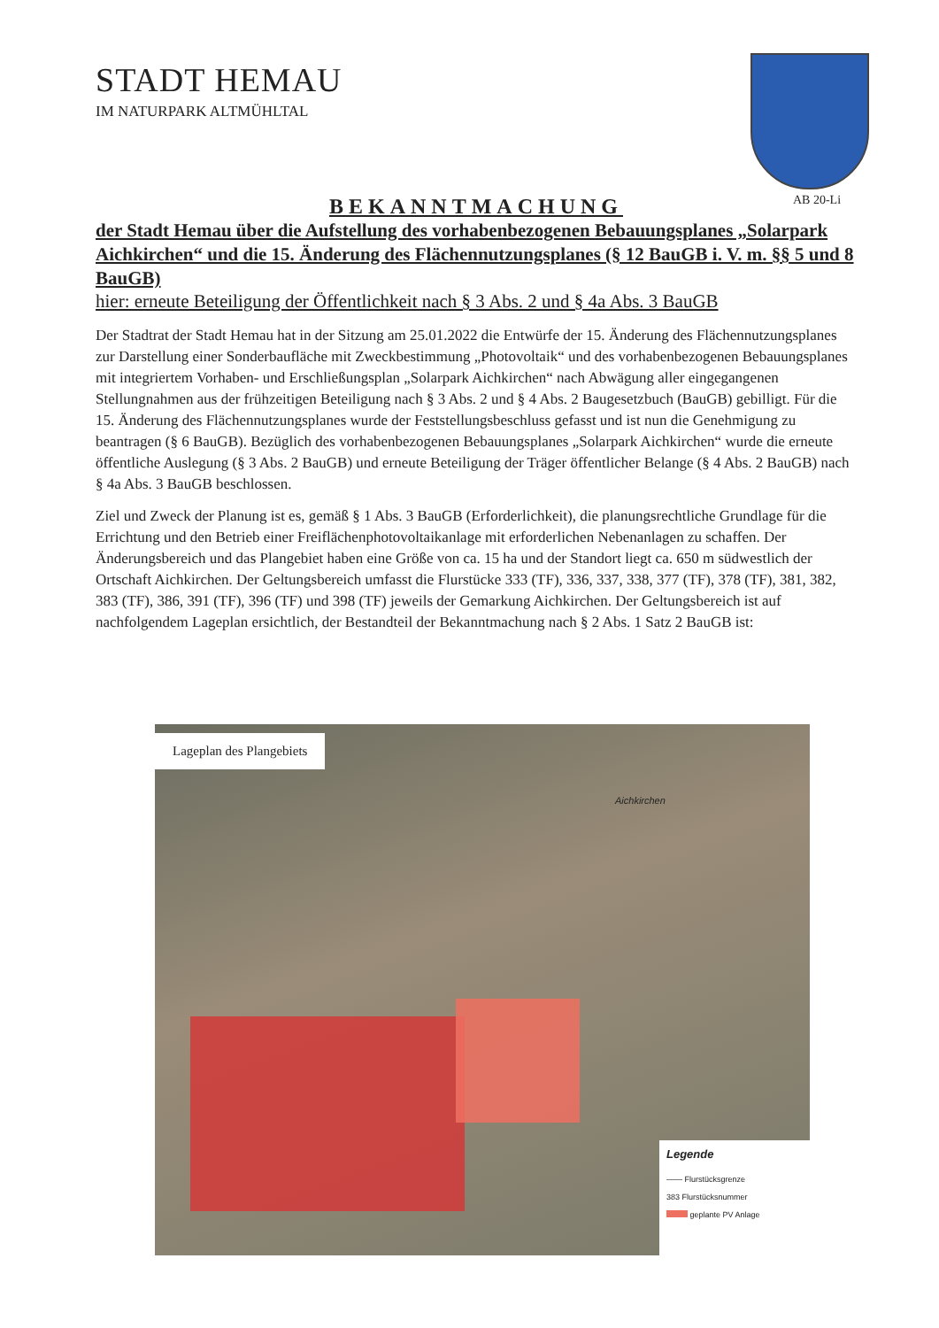STADT HEMAU
IM NATURPARK ALTMÜHLTAL
AB 20-Li
BEKANNTMACHUNG
der Stadt Hemau über die Aufstellung des vorhabenbezogenen Bebauungsplanes „Solarpark Aichkirchen“ und die 15. Änderung des Flächennutzungsplanes (§ 12 BauGB i. V. m. §§ 5 und 8 BauGB)
hier: erneute Beteiligung der Öffentlichkeit nach § 3 Abs. 2 und § 4a Abs. 3 BauGB
Der Stadtrat der Stadt Hemau hat in der Sitzung am 25.01.2022 die Entwürfe der 15. Änderung des Flächennutzungsplanes zur Darstellung einer Sonderbaufläche mit Zweckbestimmung „Photovoltaik“ und des vorhabenbezogenen Bebauungsplanes mit integriertem Vorhaben- und Erschließungsplan „Solarpark Aichkirchen“ nach Abwägung aller eingegangenen Stellungnahmen aus der frühzeitigen Beteiligung nach § 3 Abs. 2 und § 4 Abs. 2 Baugesetzbuch (BauGB) gebilligt. Für die 15. Änderung des Flächennutzungsplanes wurde der Feststellungsbeschluss gefasst und ist nun die Genehmigung zu beantragen (§ 6 BauGB). Bezüglich des vorhabenbezogenen Bebauungsplanes „Solarpark Aichkirchen“ wurde die erneute öffentliche Auslegung (§ 3 Abs. 2 BauGB) und erneute Beteiligung der Träger öffentlicher Belange (§ 4 Abs. 2 BauGB) nach § 4a Abs. 3 BauGB beschlossen.
Ziel und Zweck der Planung ist es, gemäß § 1 Abs. 3 BauGB (Erforderlichkeit), die planungsrechtliche Grundlage für die Errichtung und den Betrieb einer Freiflächenphotovoltaikanlage mit erforderlichen Nebenanlagen zu schaffen. Der Änderungsbereich und das Plangebiet haben eine Größe von ca. 15 ha und der Standort liegt ca. 650 m südwestlich der Ortschaft Aichkirchen. Der Geltungsbereich umfasst die Flurstücke 333 (TF), 336, 337, 338, 377 (TF), 378 (TF), 381, 382, 383 (TF), 386, 391 (TF), 396 (TF) und 398 (TF) jeweils der Gemarkung Aichkirchen. Der Geltungsbereich ist auf nachfolgendem Lageplan ersichtlich, der Bestandteil der Bekanntmachung nach § 2 Abs. 1 Satz 2 BauGB ist:
Lageplan des Plangebiets
Aichkirchen
Legende
—— Flurstücksgrenze
383 Flurstücksnummer
geplante PV Anlage